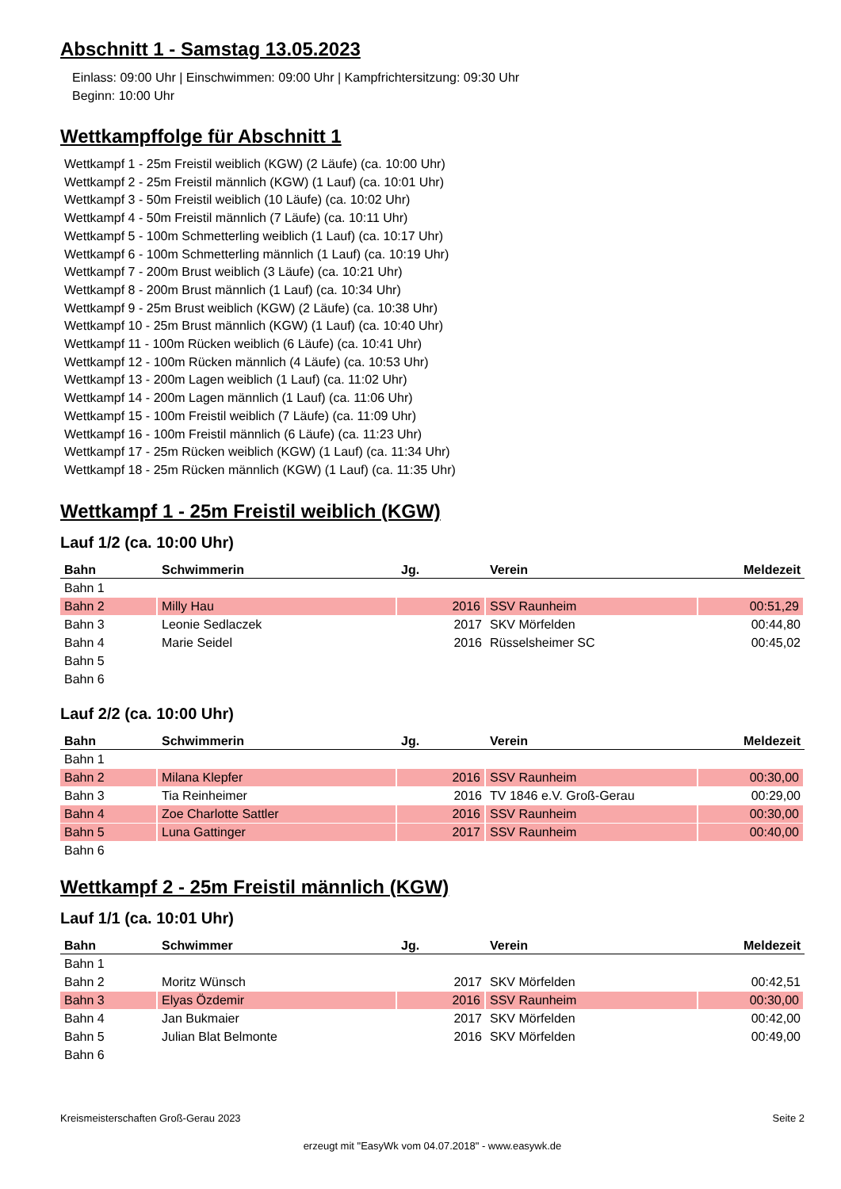Abschnitt 1 - Samstag 13.05.2023
Einlass: 09:00 Uhr | Einschwimmen: 09:00 Uhr | Kampfrichtersitzung: 09:30 Uhr
Beginn: 10:00 Uhr
Wettkampffolge für Abschnitt 1
Wettkampf 1 - 25m Freistil weiblich (KGW) (2 Läufe) (ca. 10:00 Uhr)
Wettkampf 2 - 25m Freistil männlich (KGW) (1 Lauf) (ca. 10:01 Uhr)
Wettkampf 3 - 50m Freistil weiblich (10 Läufe) (ca. 10:02 Uhr)
Wettkampf 4 - 50m Freistil männlich (7 Läufe) (ca. 10:11 Uhr)
Wettkampf 5 - 100m Schmetterling weiblich (1 Lauf) (ca. 10:17 Uhr)
Wettkampf 6 - 100m Schmetterling männlich (1 Lauf) (ca. 10:19 Uhr)
Wettkampf 7 - 200m Brust weiblich (3 Läufe) (ca. 10:21 Uhr)
Wettkampf 8 - 200m Brust männlich (1 Lauf) (ca. 10:34 Uhr)
Wettkampf 9 - 25m Brust weiblich (KGW) (2 Läufe) (ca. 10:38 Uhr)
Wettkampf 10 - 25m Brust männlich (KGW) (1 Lauf) (ca. 10:40 Uhr)
Wettkampf 11 - 100m Rücken weiblich (6 Läufe) (ca. 10:41 Uhr)
Wettkampf 12 - 100m Rücken männlich (4 Läufe) (ca. 10:53 Uhr)
Wettkampf 13 - 200m Lagen weiblich (1 Lauf) (ca. 11:02 Uhr)
Wettkampf 14 - 200m Lagen männlich (1 Lauf) (ca. 11:06 Uhr)
Wettkampf 15 - 100m Freistil weiblich (7 Läufe) (ca. 11:09 Uhr)
Wettkampf 16 - 100m Freistil männlich (6 Läufe) (ca. 11:23 Uhr)
Wettkampf 17 - 25m Rücken weiblich (KGW) (1 Lauf) (ca. 11:34 Uhr)
Wettkampf 18 - 25m Rücken männlich (KGW) (1 Lauf) (ca. 11:35 Uhr)
Wettkampf 1 - 25m Freistil weiblich (KGW)
Lauf 1/2 (ca. 10:00 Uhr)
| Bahn | Schwimmerin | Jg. | Verein | Meldezeit |
| --- | --- | --- | --- | --- |
| Bahn 1 | | | | |
| Bahn 2 | Milly Hau | 2016 | SSV Raunheim | 00:51,29 |
| Bahn 3 | Leonie Sedlaczek | 2017 | SKV Mörfelden | 00:44,80 |
| Bahn 4 | Marie Seidel | 2016 | Rüsselsheimer SC | 00:45,02 |
| Bahn 5 | | | | |
| Bahn 6 | | | | |
Lauf 2/2 (ca. 10:00 Uhr)
| Bahn | Schwimmerin | Jg. | Verein | Meldezeit |
| --- | --- | --- | --- | --- |
| Bahn 1 | | | | |
| Bahn 2 | Milana Klepfer | 2016 | SSV Raunheim | 00:30,00 |
| Bahn 3 | Tia Reinheimer | 2016 | TV 1846 e.V. Groß-Gerau | 00:29,00 |
| Bahn 4 | Zoe Charlotte Sattler | 2016 | SSV Raunheim | 00:30,00 |
| Bahn 5 | Luna Gattinger | 2017 | SSV Raunheim | 00:40,00 |
| Bahn 6 | | | | |
Wettkampf 2 - 25m Freistil männlich (KGW)
Lauf 1/1 (ca. 10:01 Uhr)
| Bahn | Schwimmer | Jg. | Verein | Meldezeit |
| --- | --- | --- | --- | --- |
| Bahn 1 | | | | |
| Bahn 2 | Moritz Wünsch | 2017 | SKV Mörfelden | 00:42,51 |
| Bahn 3 | Elyas Özdemir | 2016 | SSV Raunheim | 00:30,00 |
| Bahn 4 | Jan Bukmaier | 2017 | SKV Mörfelden | 00:42,00 |
| Bahn 5 | Julian Blat Belmonte | 2016 | SKV Mörfelden | 00:49,00 |
| Bahn 6 | | | | |
Kreismeisterschaften Groß-Gerau 2023 Seite 2
erzeugt mit "EasyWk vom 04.07.2018" - www.easywk.de